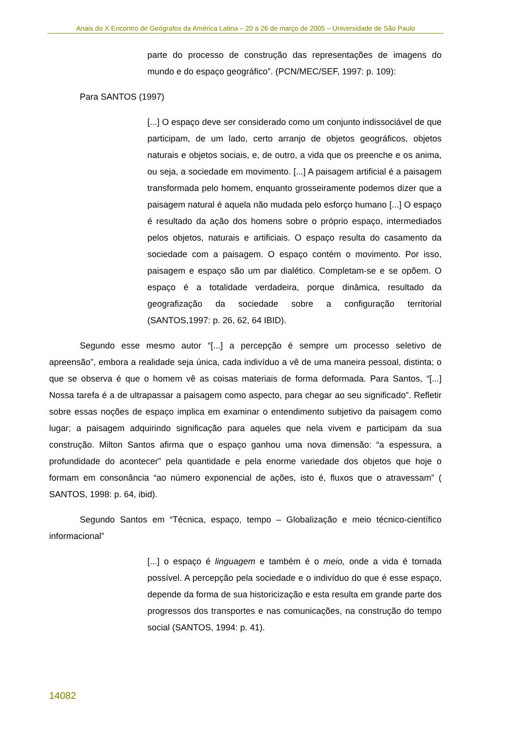Anais do X Encontro de Geógrafos da América Latina – 20 a 26 de março de 2005 – Universidade de São Paulo
parte do processo de construção das representações de imagens do mundo e do espaço geográfico”. (PCN/MEC/SEF, 1997: p. 109):
Para SANTOS (1997)
[...] O espaço deve ser considerado como um conjunto indissociável de que participam, de um lado, certo arranjo de objetos geográficos, objetos naturais e objetos sociais, e, de outro, a vida que os preenche e os anima, ou seja, a sociedade em movimento. [...] A paisagem artificial é a paisagem transformada pelo homem, enquanto grosseiramente podemos dizer que a paisagem natural é aquela não mudada pelo esforço humano [...] O espaço é resultado da ação dos homens sobre o próprio espaço, intermediados pelos objetos, naturais e artificiais. O espaço resulta do casamento da sociedade com a paisagem. O espaço contém o movimento. Por isso, paisagem e espaço são um par dialético. Completam-se e se opõem. O espaço é a totalidade verdadeira, porque dinâmica, resultado da geografização da sociedade sobre a configuração territorial (SANTOS,1997: p. 26, 62, 64 IBID).
Segundo esse mesmo autor “[...] a percepção é sempre um processo seletivo de apreensão”, embora a realidade seja única, cada indivíduo a vê de uma maneira pessoal, distinta; o que se observa é que o homem vê as coisas materiais de forma deformada. Para Santos, “[...] Nossa tarefa é a de ultrapassar a paisagem como aspecto, para chegar ao seu significado”. Refletir sobre essas noções de espaço implica em examinar o entendimento subjetivo da paisagem como lugar; a paisagem adquirindo significação para aqueles que nela vivem e participam da sua construção. Milton Santos afirma que o espaço ganhou uma nova dimensão: “a espessura, a profundidade do acontecer” pela quantidade e pela enorme variedade dos objetos que hoje o formam em consonância “ao número exponencial de ações, isto é, fluxos que o atravessam” ( SANTOS, 1998: p. 64, ibid).
Segundo Santos em “Técnica, espaço, tempo – Globalização e meio técnico-científico informacional”
[...] o espaço é linguagem e também é o meio, onde a vida é tornada possível. A percepção pela sociedade e o indivíduo do que é esse espaço, depende da forma de sua historicização e esta resulta em grande parte dos progressos dos transportes e nas comunicações, na construção do tempo social (SANTOS, 1994: p. 41).
14082